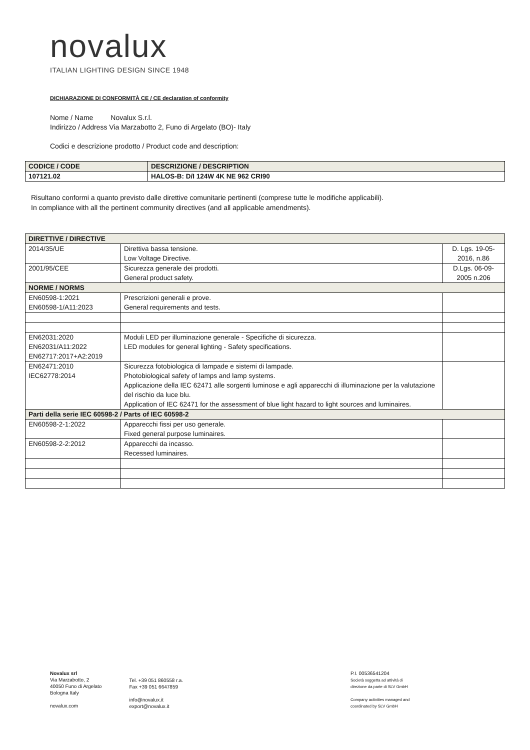novalux
ITALIAN LIGHTING DESIGN SINCE 1948
DICHIARAZIONE DI CONFORMITÀ CE / CE declaration of conformity
Nome / Name Novalux S.r.l.
Indirizzo / Address Via Marzabotto 2, Funo di Argelato (BO)- Italy
Codici e descrizione prodotto / Product code and description:
| CODICE / CODE | DESCRIZIONE / DESCRIPTION |
| --- | --- |
| 107121.02 | HALOS-B: D/I 124W 4K NE 962 CRI90 |
Risultano conformi a quanto previsto dalle direttive comunitarie pertinenti (comprese tutte le modifiche applicabili).
In compliance with all the pertinent community directives (and all applicable amendments).
| DIRETTIVE / DIRECTIVE | | |
| 2014/35/UE | Direttiva bassa tensione. Low Voltage Directive. | D. Lgs. 19-05- 2016, n.86 |
| 2001/95/CEE | Sicurezza generale dei prodotti. General product safety. | D.Lgs. 06-09- 2005 n.206 |
| NORME / NORMS | | |
| EN60598-1:2021 EN60598-1/A11:2023 | Prescrizioni generali e prove. General requirements and tests. | |
| EN62031:2020 EN62031/A11:2022 EN62717:2017+A2:2019 | Moduli LED per illuminazione generale - Specifiche di sicurezza. LED modules for general lighting - Safety specifications. | |
| EN62471:2010 IEC62778:2014 | Sicurezza fotobiologica di lampade e sistemi di lampade. Photobiological safety of lamps and lamp systems. Applicazione della IEC 62471 alle sorgenti luminose e agli apparecchi di illuminazione per la valutazione del rischio da luce blu. Application of IEC 62471 for the assessment of blue light hazard to light sources and luminaires. | |
| Parti della serie IEC 60598-2 / Parts of IEC 60598-2 | | |
| EN60598-2-1:2022 | Apparecchi fissi per uso generale. Fixed general purpose luminaires. | |
| EN60598-2-2:2012 | Apparecchi da incasso. Recessed luminaires. | |
Novalux srl
Via Marzabotto, 2
40050 Funo di Argelato
Bologna Italy
novalux.com
Tel. +39 051 860558 r.a.
Fax +39 051 6647859
info@novalux.it
export@novalux.it
P.I. 00536541204
Società soggetta ad attività di
direzione da parte di SLV GmbH
Company activities managed and
coordinated by SLV GmbH